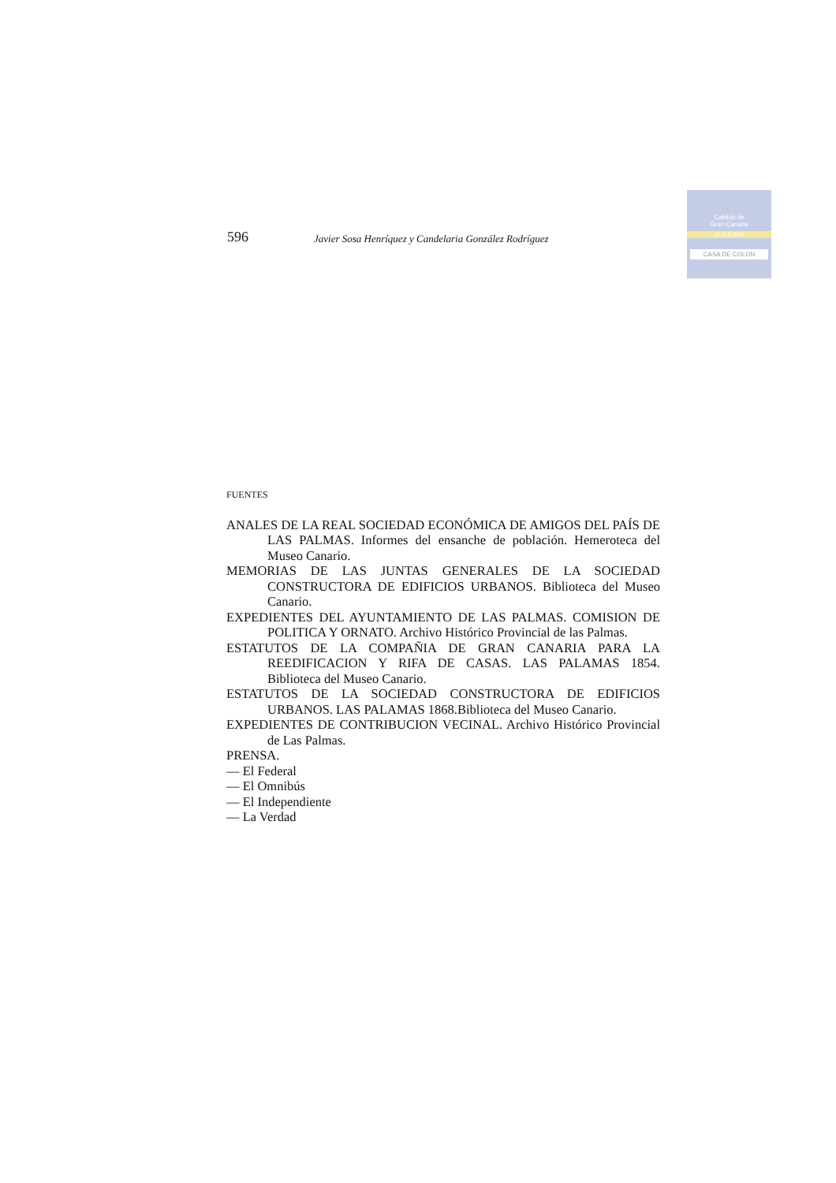Cabildo de
Gran Canaria
CULTURA
CASA DE COLON
596 Javier Sosa Henríquez y Candelaria González Rodríguez
FUENTES
ANALES DE LA REAL SOCIEDAD ECONÓMICA DE AMIGOS DEL PAÍS DE LAS PALMAS. Informes del ensanche de población. Hemeroteca del Museo Canario.
MEMORIAS DE LAS JUNTAS GENERALES DE LA SOCIEDAD CONSTRUCTORA DE EDIFICIOS URBANOS. Biblioteca del Museo Canario.
EXPEDIENTES DEL AYUNTAMIENTO DE LAS PALMAS. COMISION DE POLITICA Y ORNATO. Archivo Histórico Provincial de las Palmas.
ESTATUTOS DE LA COMPAÑIA DE GRAN CANARIA PARA LA REEDIFICACION Y RIFA DE CASAS. LAS PALAMAS 1854. Biblioteca del Museo Canario.
ESTATUTOS DE LA SOCIEDAD CONSTRUCTORA DE EDIFICIOS URBANOS. LAS PALAMAS 1868.Biblioteca del Museo Canario.
EXPEDIENTES DE CONTRIBUCION VECINAL. Archivo Histórico Provincial de Las Palmas.
PRENSA.
— El Federal
— El Omnibús
— El Independiente
— La Verdad